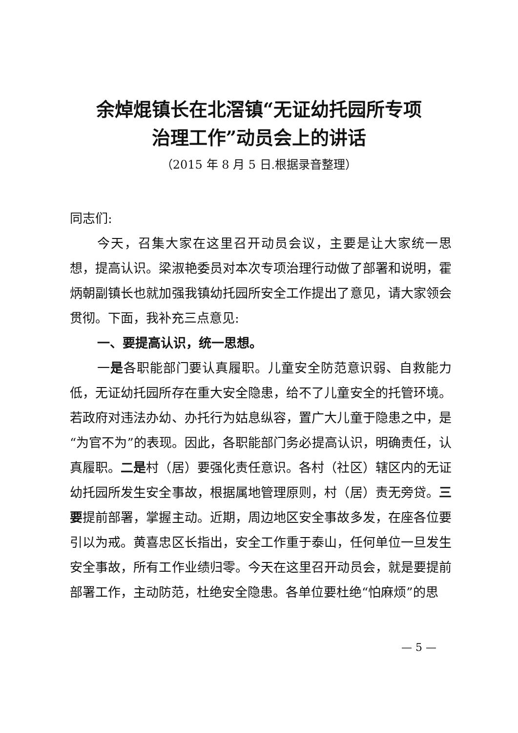余焯焜镇长在北滘镇“无证幼托园所专项
治理工作”动员会上的讲话
（2015 年 8 月 5 日.根据录音整理）
同志们:
今天，召集大家在这里召开动员会议，主要是让大家统一思想，提高认识。梁淑艳委员对本次专项治理行动做了部署和说明，霍炳朝副镇长也就加强我镇幼托园所安全工作提出了意见，请大家领会贯彻。下面，我补充三点意见:
一、要提高认识，统一思想。
一是各职能部门要认真履职。儿童安全防范意识弱、自救能力低，无证幼托园所存在重大安全隐患，给不了儿童安全的托管环境。若政府对违法办幼、办托行为姑息纵容，置广大儿童于隐患之中，是“为官不为”的表现。因此，各职能部门务必提高认识，明确责任，认真履职。二是村（居）要强化责任意识。各村（社区）辖区内的无证幼托园所发生安全事故，根据属地管理原则，村（居）责无旁贷。三要提前部署，掌握主动。近期，周边地区安全事故多发，在座各位要引以为戒。黄喜忠区长指出，安全工作重于泰山，任何单位一旦发生安全事故，所有工作业绩归零。今天在这里召开动员会，就是要提前部署工作，主动防范，杜绝安全隐患。各单位要杜绝“怕麻烦”的思
— 5 —